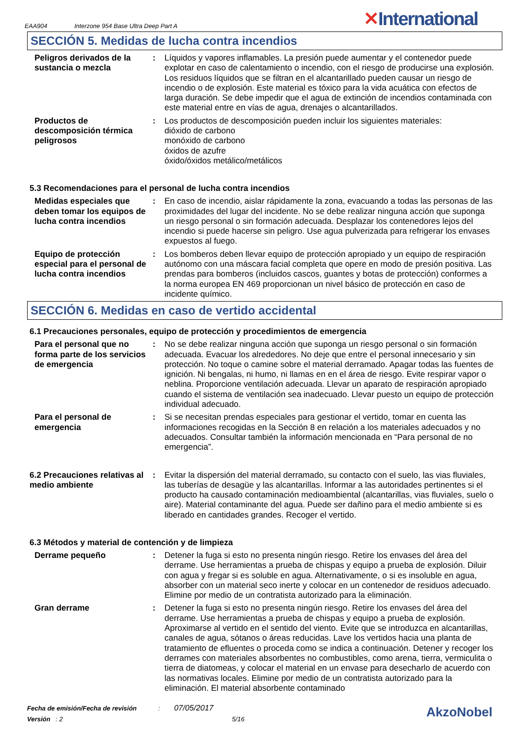EAA904 Interzone 954 Base Ultra Deep Part A
✕International
SECCIÓN 5. Medidas de lucha contra incendios
Peligros derivados de la sustancia o mezcla
: Líquidos y vapores inflamables. La presión puede aumentar y el contenedor puede explotar en caso de calentamiento o incendio, con el riesgo de producirse una explosión. Los residuos líquidos que se filtran en el alcantarillado pueden causar un riesgo de incendio o de explosión. Este material es tóxico para la vida acuática con efectos de larga duración. Se debe impedir que el agua de extinción de incendios contaminada con este material entre en vías de agua, drenajes o alcantarillados.
Productos de descomposición térmica peligrosos
: Los productos de descomposición pueden incluir los siguientes materiales:
dióxido de carbono
monóxido de carbono
óxidos de azufre
óxido/óxidos metálico/metálicos
5.3 Recomendaciones para el personal de lucha contra incendios
Medidas especiales que deben tomar los equipos de lucha contra incendios
: En caso de incendio, aislar rápidamente la zona, evacuando a todas las personas de las proximidades del lugar del incidente. No se debe realizar ninguna acción que suponga un riesgo personal o sin formación adecuada. Desplazar los contenedores lejos del incendio si puede hacerse sin peligro. Use agua pulverizada para refrigerar los envases expuestos al fuego.
Equipo de protección especial para el personal de lucha contra incendios
: Los bomberos deben llevar equipo de protección apropiado y un equipo de respiración autónomo con una máscara facial completa que opere en modo de presión positiva. Las prendas para bomberos (incluidos cascos, guantes y botas de protección) conformes a la norma europea EN 469 proporcionan un nivel básico de protección en caso de incidente químico.
SECCIÓN 6. Medidas en caso de vertido accidental
6.1 Precauciones personales, equipo de protección y procedimientos de emergencia
Para el personal que no forma parte de los servicios de emergencia
: No se debe realizar ninguna acción que suponga un riesgo personal o sin formación adecuada. Evacuar los alrededores. No deje que entre el personal innecesario y sin protección. No toque o camine sobre el material derramado. Apagar todas las fuentes de ignición. Ni bengalas, ni humo, ni llamas en en el área de riesgo. Evite respirar vapor o neblina. Proporcione ventilación adecuada. Llevar un aparato de respiración apropiado cuando el sistema de ventilación sea inadecuado. Llevar puesto un equipo de protección individual adecuado.
Para el personal de emergencia
: Si se necesitan prendas especiales para gestionar el vertido, tomar en cuenta las informaciones recogidas en la Sección 8 en relación a los materiales adecuados y no adecuados. Consultar también la información mencionada en “Para personal de no emergencia”.
6.2 Precauciones relativas al medio ambiente
: Evitar la dispersión del material derramado, su contacto con el suelo, las vias fluviales, las tuberías de desagüe y las alcantarillas. Informar a las autoridades pertinentes si el producto ha causado contaminación medioambiental (alcantarillas, vias fluviales, suelo o aire). Material contaminante del agua. Puede ser dañino para el medio ambiente si es liberado en cantidades grandes. Recoger el vertido.
6.3 Métodos y material de contención y de limpieza
Derrame pequeño : Detener la fuga si esto no presenta ningún riesgo. Retire los envases del área del derrame. Use herramientas a prueba de chispas y equipo a prueba de explosión. Diluir con agua y fregar si es soluble en agua. Alternativamente, o si es insoluble en agua, absorber con un material seco inerte y colocar en un contenedor de residuos adecuado. Elimine por medio de un contratista autorizado para la eliminación.
Gran derrame : Detener la fuga si esto no presenta ningún riesgo. Retire los envases del área del derrame. Use herramientas a prueba de chispas y equipo a prueba de explosión. Aproximarse al vertido en el sentido del viento. Evite que se introduzca en alcantarillas, canales de agua, sótanos o áreas reducidas. Lave los vertidos hacia una planta de tratamiento de efluentes o proceda como se indica a continuación. Detener y recoger los derrames con materiales absorbentes no combustibles, como arena, tierra, vermiculita o tierra de diatomeas, y colocar el material en un envase para desecharlo de acuerdo con las normativas locales. Elimine por medio de un contratista autorizado para la eliminación. El material absorbente contaminado
Fecha de emisión/Fecha de revisión : 07/05/2017
Versión : 2 5/16
AkzoNobel